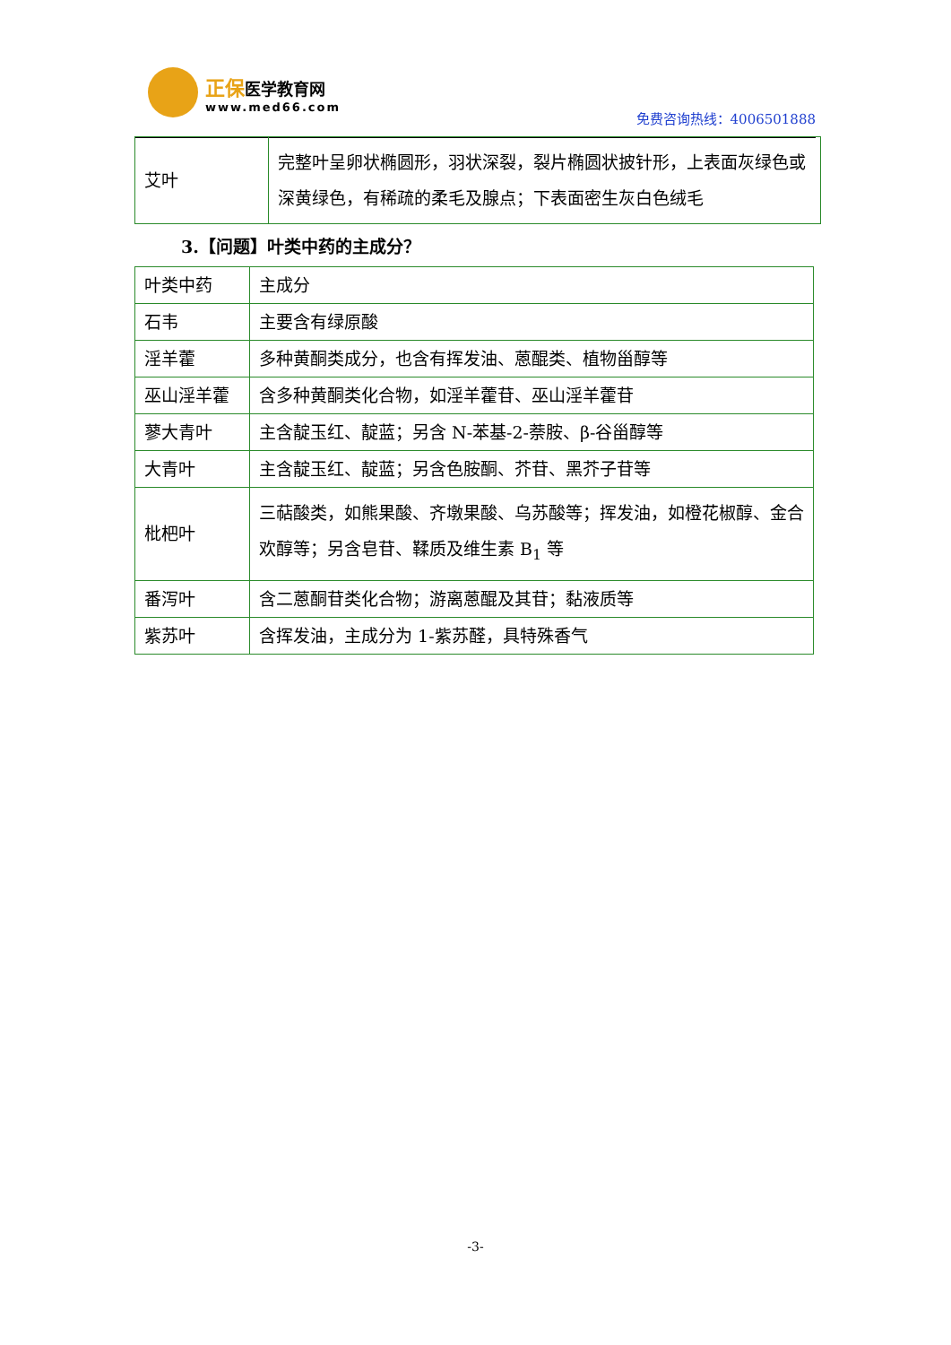正保 医学教育网
www.med66.com
免费咨询热线：4006501888
| 艾叶 | 完整叶呈卵状椭圆形，羽状深裂，裂片椭圆状披针形，上表面灰绿色或深黄绿色，有稀疏的柔毛及腺点；下表面密生灰白色绒毛 |
3.【问题】叶类中药的主成分？
| 叶类中药 | 主成分 |
| 石韦 | 主要含有绿原酸 |
| 淫羊藿 | 多种黄酮类成分，也含有挥发油、蒽醌类、植物甾醇等 |
| 巫山淫羊藿 | 含多种黄酮类化合物，如淫羊藿苷、巫山淫羊藿苷 |
| 蓼大青叶 | 主含靛玉红、靛蓝；另含 N-苯基-2-萘胺、β-谷甾醇等 |
| 大青叶 | 主含靛玉红、靛蓝；另含色胺酮、芥苷、黑芥子苷等 |
| 枇杷叶 | 三萜酸类，如熊果酸、齐墩果酸、乌苏酸等；挥发油，如橙花椒醇、金合欢醇等；另含皂苷、鞣质及维生素 B<sub>1</sub> 等 |
| 番泻叶 | 含二蒽酮苷类化合物；游离蒽醌及其苷；黏液质等 |
| 紫苏叶 | 含挥发油，主成分为 1-紫苏醛，具特殊香气 |
-3-